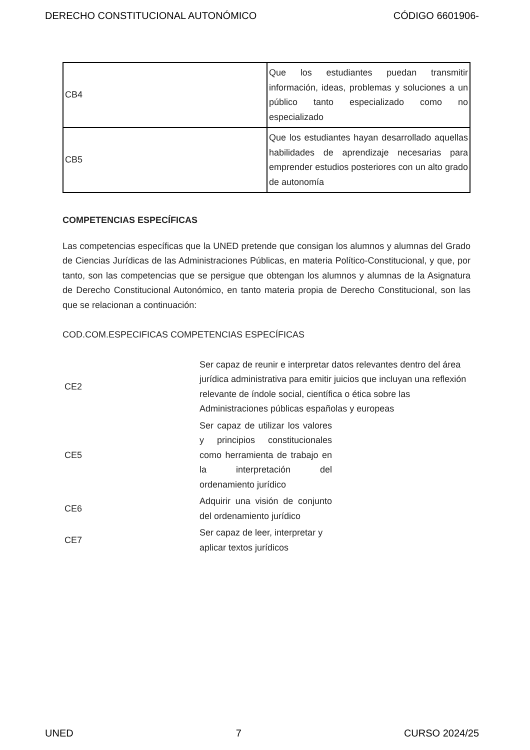DERECHO CONSTITUCIONAL AUTONÓMICO CÓDIGO 6601906-
| CB4 | Que los estudiantes puedan transmitir información, ideas, problemas y soluciones a un público tanto especializado como no especializado |
| CB5 | Que los estudiantes hayan desarrollado aquellas habilidades de aprendizaje necesarias para emprender estudios posteriores con un alto grado de autonomía |
COMPETENCIAS ESPECÍFICAS
Las competencias específicas que la UNED pretende que consigan los alumnos y alumnas del Grado de Ciencias Jurídicas de las Administraciones Públicas, en materia Político-Constitucional, y que, por tanto, son las competencias que se persigue que obtengan los alumnos y alumnas de la Asignatura de Derecho Constitucional Autonómico, en tanto materia propia de Derecho Constitucional, son las que se relacionan a continuación:
COD.COM.ESPECIFICAS COMPETENCIAS ESPECÍFICAS
| CE2 | Ser capaz de reunir e interpretar datos relevantes dentro del área jurídica administrativa para emitir juicios que incluyan una reflexión relevante de índole social, científica o ética sobre las Administraciones públicas españolas y europeas |
| CE5 | Ser capaz de utilizar los valores y principios constitucionales como herramienta de trabajo en la interpretación del ordenamiento jurídico |
| CE6 | Adquirir una visión de conjunto del ordenamiento jurídico |
| CE7 | Ser capaz de leer, interpretar y aplicar textos jurídicos |
UNED 7 CURSO 2024/25